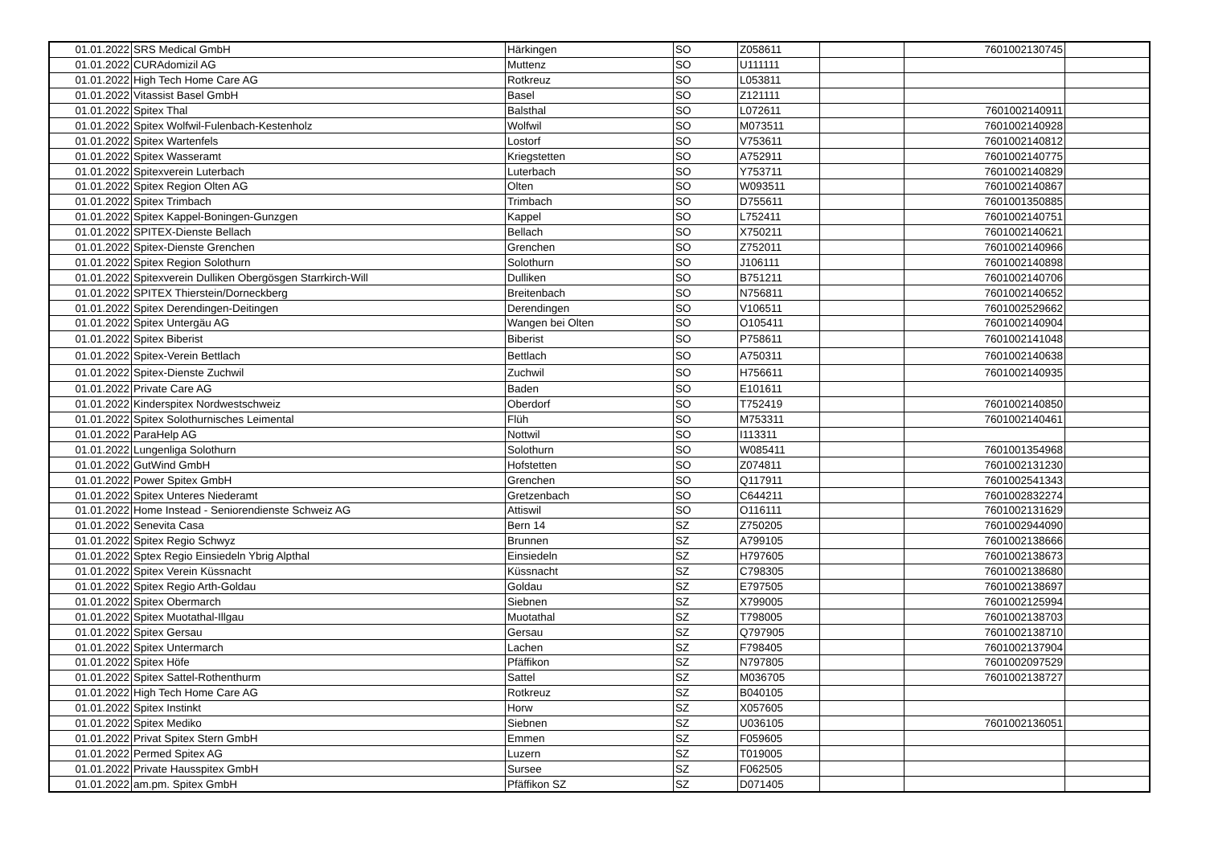| 01.01.2022 | SRS Medical GmbH | Härkingen | SO | Z058611 | | 7601002130745 | |
| 01.01.2022 | CURAdomizil AG | Muttenz | SO | U111111 | | | |
| 01.01.2022 | High Tech Home Care AG | Rotkreuz | SO | L053811 | | | |
| 01.01.2022 | Vitassist Basel GmbH | Basel | SO | Z121111 | | | |
| 01.01.2022 | Spitex Thal | Balsthal | SO | L072611 | | 7601002140911 | |
| 01.01.2022 | Spitex Wolfwil-Fulenbach-Kestenholz | Wolfwil | SO | M073511 | | 7601002140928 | |
| 01.01.2022 | Spitex Wartenfels | Lostorf | SO | V753611 | | 7601002140812 | |
| 01.01.2022 | Spitex Wasseramt | Kriegstetten | SO | A752911 | | 7601002140775 | |
| 01.01.2022 | Spitexverein Luterbach | Luterbach | SO | Y753711 | | 7601002140829 | |
| 01.01.2022 | Spitex Region Olten AG | Olten | SO | W093511 | | 7601002140867 | |
| 01.01.2022 | Spitex Trimbach | Trimbach | SO | D755611 | | 7601001350885 | |
| 01.01.2022 | Spitex Kappel-Boningen-Gunzgen | Kappel | SO | L752411 | | 7601002140751 | |
| 01.01.2022 | SPITEX-Dienste Bellach | Bellach | SO | X750211 | | 7601002140621 | |
| 01.01.2022 | Spitex-Dienste Grenchen | Grenchen | SO | Z752011 | | 7601002140966 | |
| 01.01.2022 | Spitex Region Solothurn | Solothurn | SO | J106111 | | 7601002140898 | |
| 01.01.2022 | Spitexverein Dulliken Obergösgen Starrkirch-Will | Dulliken | SO | B751211 | | 7601002140706 | |
| 01.01.2022 | SPITEX Thierstein/Dorneckberg | Breitenbach | SO | N756811 | | 7601002140652 | |
| 01.01.2022 | Spitex Derendingen-Deitingen | Derendingen | SO | V106511 | | 7601002529662 | |
| 01.01.2022 | Spitex Untergäu AG | Wangen bei Olten | SO | O105411 | | 7601002140904 | |
| 01.01.2022 | Spitex Biberist | Biberist | SO | P758611 | | 7601002141048 | |
| 01.01.2022 | Spitex-Verein Bettlach | Bettlach | SO | A750311 | | 7601002140638 | |
| 01.01.2022 | Spitex-Dienste Zuchwil | Zuchwil | SO | H756611 | | 7601002140935 | |
| 01.01.2022 | Private Care AG | Baden | SO | E101611 | | | |
| 01.01.2022 | Kinderspitex Nordwestschweiz | Oberdorf | SO | T752419 | | 7601002140850 | |
| 01.01.2022 | Spitex Solothurnisches Leimental | Flüh | SO | M753311 | | 7601002140461 | |
| 01.01.2022 | ParaHelp AG | Nottwil | SO | I113311 | | | |
| 01.01.2022 | Lungenliga Solothurn | Solothurn | SO | W085411 | | 7601001354968 | |
| 01.01.2022 | GutWind GmbH | Hofstetten | SO | Z074811 | | 7601002131230 | |
| 01.01.2022 | Power Spitex GmbH | Grenchen | SO | Q117911 | | 7601002541343 | |
| 01.01.2022 | Spitex Unteres Niederamt | Gretzenbach | SO | C644211 | | 7601002832274 | |
| 01.01.2022 | Home Instead - Seniorendienste Schweiz AG | Attiswil | SO | O116111 | | 7601002131629 | |
| 01.01.2022 | Senevita Casa | Bern 14 | SZ | Z750205 | | 7601002944090 | |
| 01.01.2022 | Spitex Regio Schwyz | Brunnen | SZ | A799105 | | 7601002138666 | |
| 01.01.2022 | Sptex Regio Einsiedeln Ybrig Alpthal | Einsiedeln | SZ | H797605 | | 7601002138673 | |
| 01.01.2022 | Spitex Verein Küssnacht | Küssnacht | SZ | C798305 | | 7601002138680 | |
| 01.01.2022 | Spitex Regio Arth-Goldau | Goldau | SZ | E797505 | | 7601002138697 | |
| 01.01.2022 | Spitex Obermarch | Siebnen | SZ | X799005 | | 7601002125994 | |
| 01.01.2022 | Spitex Muotathal-Illgau | Muotathal | SZ | T798005 | | 7601002138703 | |
| 01.01.2022 | Spitex Gersau | Gersau | SZ | Q797905 | | 7601002138710 | |
| 01.01.2022 | Spitex Untermarch | Lachen | SZ | F798405 | | 7601002137904 | |
| 01.01.2022 | Spitex Höfe | Pfäffikon | SZ | N797805 | | 7601002097529 | |
| 01.01.2022 | Spitex Sattel-Rothenthurm | Sattel | SZ | M036705 | | 7601002138727 | |
| 01.01.2022 | High Tech Home Care AG | Rotkreuz | SZ | B040105 | | | |
| 01.01.2022 | Spitex Instinkt | Horw | SZ | X057605 | | | |
| 01.01.2022 | Spitex Mediko | Siebnen | SZ | U036105 | | 7601002136051 | |
| 01.01.2022 | Privat Spitex Stern GmbH | Emmen | SZ | F059605 | | | |
| 01.01.2022 | Permed Spitex AG | Luzern | SZ | T019005 | | | |
| 01.01.2022 | Private Hausspitex GmbH | Sursee | SZ | F062505 | | | |
| 01.01.2022 | am.pm. Spitex GmbH | Pfäffikon SZ | SZ | D071405 | | | |